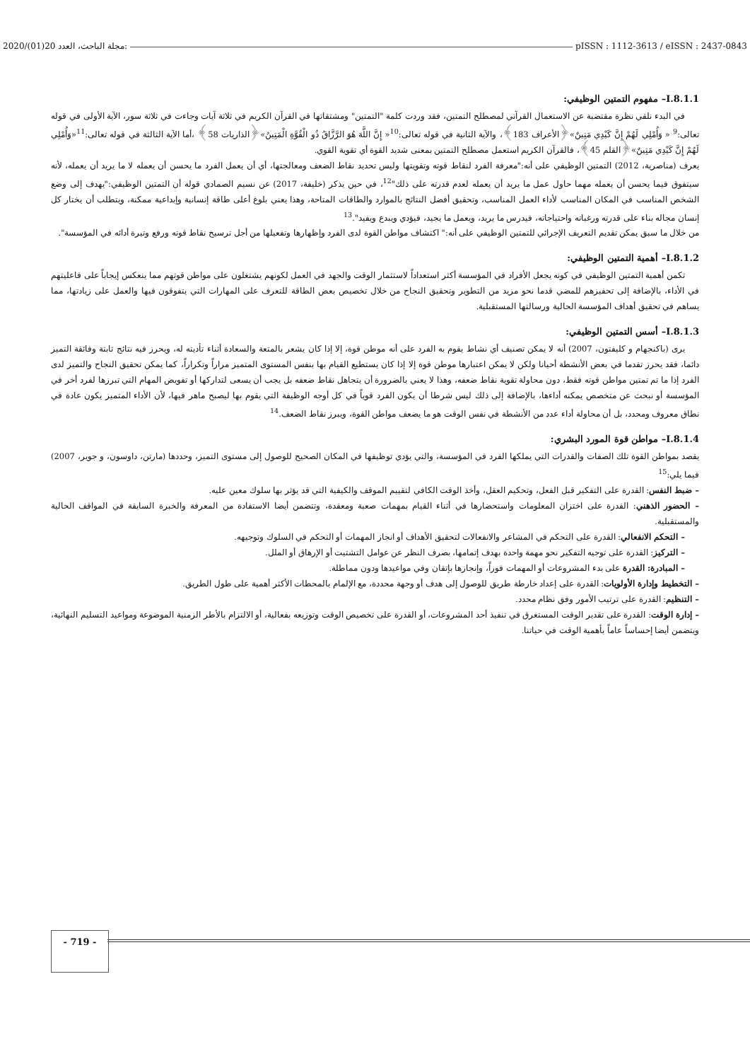2020/(01)20 مجلة الباحث، العدد: pISSN : 1112-3613 / eISSN : 2437-0843
I.8.1.1– مفهوم التمتين الوظيفي:
في البدء نلقي نظرة مقتضبة عن الاستعمال القرآني لمصطلح التمتين، فقد وردت كلمة "التمتين" ومشتقاتها في القرآن الكريم في ثلاثة آيات وجاءت في ثلاثة سور، الآية الأولى في قوله تعالى:<sup>9</sup> « وَأُمْلِي لَهُمْ إِنَّ كَيْدِي مَتِينٌ»﴿الأعراف 183﴾، والآية الثانية في قوله تعالى:<sup>10</sup>« إِنَّ اللَّهَ هُوَ الرَّزَّاقُ ذُو الْقُوَّةِ الْمَتِينُ»﴿الذاريات 58﴾ ،أما الآية الثالثة في قوله تعالى:<sup>11</sup>«وَأُمْلِي لَهُمْ إِنَّ كَيْدِي مَتِينٌ»﴿القلم 45﴾، فالقرآن الكريم استعمل مصطلح التمتين بمعنى شديد القوة أي تقوية القوي.
يعرف (مناصرية، 2012) التمتين الوظيفي على أنه:"معرفة الفرد لنقاط قوته وتقويتها وليس تحديد نقاط الضعف ومعالجتها، أي أن يعمل الفرد ما يحسن أن يعمله لا ما يريد أن يعمله، لأنه سيتفوق فيما يحسن أن يعمله مهما حاول عمل ما يريد أن يعمله لعدم قدرته على ذلك"<sup>12</sup>، في حين يذكر (خليفة، 2017) عن نسيم الصمادي قوله أن التمتين الوظيفي:"يهدف إلى وضع الشخص المناسب في المكان المناسب لأداء العمل المناسب، وتحقيق أفضل النتائج بالموارد والطاقات المتاحة، وهذا يعني بلوغ أعلى طاقة إنسانية وإبداعية ممكنة، ويتطلب أن يختار كل إنسان مجاله بناء على قدرته ورغباته واحتياجاته، فيدرس ما يريد، ويعمل ما يجيد، فيؤدي ويبدع ويفيد".<sup>13</sup>
من خلال ما سبق يمكن تقديم التعريف الإجرائي للتمتين الوظيفي على أنه:" اكتشاف مواطن القوة لدى الفرد وإظهارها وتفعيلها من أجل ترسيخ نقاط قوته ورفع وتيرة أدائه في المؤسسة".
I.8.1.2– أهمية التمتين الوظيفي:
تكمن أهمية التمتين الوظيفي في كونه يجعل الأفراد في المؤسسة أكثر استعداداً لاستثمار الوقت والجهد في العمل لكونهم يشتغلون على مواطن قوتهم مما ينعكس إيجاباً على فاعليتهم في الأداء، بالإضافة إلى تحفيزهم للمضي قدما نحو مزيد من التطوير وتحقيق النجاح من خلال تخصيص بعض الطاقة للتعرف على المهارات التي يتفوقون فيها والعمل على زيادتها، مما يساهم في تحقيق أهداف المؤسسة الحالية ورسالتها المستقبلية.
I.8.1.3– أسس التمتين الوظيفي:
يرى (باكنجهام و كليفتون، 2007) أنه لا يمكن تصنيف أي نشاط يقوم به الفرد على أنه موطن قوة، إلا إذا كان يشعر بالمتعة والسعادة أثناء تأديته له، ويحرز فيه نتائج ثابتة وفائقة التميز دائما، فقد يحرز تقدما في بعض الأنشطة أحيانا ولكن لا يمكن اعتبارها موطن قوة إلا إذا كان يستطيع القيام بها بنفس المستوى المتميز مراراً وتكراراً، كما يمكن تحقيق النجاح والتميز لدى الفرد إذا ما تم تمتين مواطن قوته فقط، دون محاولة تقوية نقاط ضعفه، وهذا لا يعني بالضرورة أن يتجاهل نقاط ضعفه بل يجب أن يسعى لتداركها أو تفويض المهام التي تبرزها لفرد أخر في المؤسسة أو نبحث عن متخصص يمكنه أداءها، بالإضافة إلى ذلك ليس شرطا أن يكون الفرد قوياً في كل أوجه الوظيفة التي يقوم بها ليصبح ماهر فيها، لأن الأداء المتميز يكون عادة في نطاق معروف ومحدد، بل أن محاولة أداء عدد من الأنشطة في نفس الوقت هو ما يضعف مواطن القوة، ويبرز نقاط الضعف.<sup>14</sup>
I.8.1.4– مواطن قوة المورد البشري:
يقصد بمواطن القوة تلك الصفات والقدرات التي يملكها الفرد في المؤسسة، والتي يؤدي توظيفها في المكان الصحيح للوصول إلى مستوى التميز، وحددها (مارتن، داوسون، و جوير، 2007) فيما يلي:<sup>15</sup>
– ضبط النفس: القدرة على التفكير قبل الفعل، وتحكيم العقل، وأخذ الوقت الكافي لتقييم الموقف والكيفية التي قد يؤثر بها سلوك معين عليه.
– الحضور الذهني: القدرة على اختزان المعلومات واستحضارها في أثناء القيام بمهمات صعبة ومعقدة، وتتضمن أيضا الاستفادة من المعرفة والخبرة السابقة في المواقف الحالية والمستقبلية.
– التحكم الانفعالي: القدرة على التحكم في المشاعر والانفعالات لتحقيق الأهداف أو انجاز المهمات أو التحكم في السلوك وتوجيهه.
– التركيز: القدرة على توجيه التفكير نحو مهمة واحدة بهدف إتمامها، بصرف النظر عن عوامل التشتيت أو الإرهاق أو الملل.
– المبادرة: القدرة على بدء المشروعات أو المهمات فوراً، وإنجازها بإتقان وفي مواعيدها ودون مماطلة.
– التخطيط وإدارة الأولويات: القدرة على إعداد خارطة طريق للوصول إلى هدف أو وجهة محددة، مع الإلمام بالمحطات الأكثر أهمية على طول الطريق.
– التنظيم: القدرة على ترتيب الأمور وفق نظام محدد.
– إدارة الوقت: القدرة على تقدير الوقت المستغرق في تنفيذ أحد المشروعات، أو القدرة على تخصيص الوقت وتوزيعه بفعالية، أو الالتزام بالأطر الزمنية الموضوعة ومواعيد التسليم النهائية، ويتضمن أيضا إحساساً عاماً بأهمية الوقت في حياتنا.
- 719 -